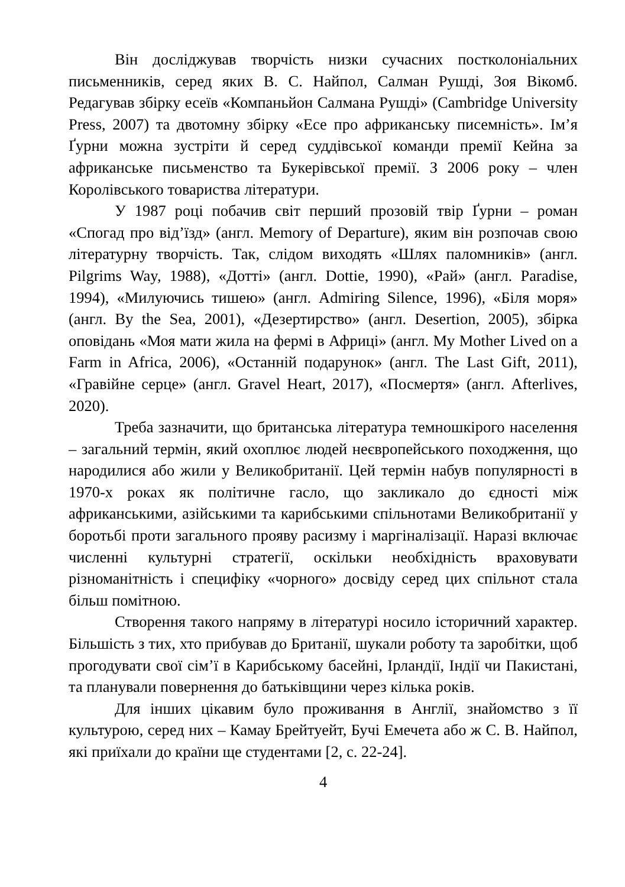Він досліджував творчість низки сучасних постколоніальних письменників, серед яких В. С. Найпол, Салман Рушді, Зоя Вікомб. Редагував збірку есеїв «Компаньйон Салмана Рушді» (Cambridge University Press, 2007) та двотомну збірку «Есе про африканську писемність». Ім’я Ґурни можна зустріти й серед суддівської команди премії Кейна за африканське письменство та Букерівської премії. З 2006 року – член Королівського товариства літератури.
У 1987 році побачив світ перший прозовій твір Ґурни – роман «Спогад про від’їзд» (англ. Memory of Departure), яким він розпочав свою літературну творчість. Так, слідом виходять «Шлях паломників» (англ. Pilgrims Way, 1988), «Дотті» (англ. Dottie, 1990), «Рай» (англ. Paradise, 1994), «Милуючись тишею» (англ. Admiring Silence, 1996), «Біля моря» (англ. By the Sea, 2001), «Дезертирство» (англ. Desertion, 2005), збірка оповідань «Моя мати жила на фермі в Африці» (англ. My Mother Lived on a Farm in Africa, 2006), «Останній подарунок» (англ. The Last Gift, 2011), «Гравійне серце» (англ. Gravel Heart, 2017), «Посмертя» (англ. Afterlives, 2020).
Треба зазначити, що британська література темношкірого населення – загальний термін, який охоплює людей неєвропейського походження, що народилися або жили у Великобританії. Цей термін набув популярності в 1970-х роках як політичне гасло, що закликало до єдності між африканськими, азійськими та карибськими спільнотами Великобританії у боротьбі проти загального прояву расизму і маргіналізації. Наразі включає численні культурні стратегії, оскільки необхідність враховувати різноманітність і специфіку «чорного» досвіду серед цих спільнот стала більш помітною.
Створення такого напряму в літературі носило історичний характер. Більшість з тих, хто прибував до Британії, шукали роботу та заробітки, щоб прогодувати свої сім’ї в Карибському басейні, Ірландії, Індії чи Пакистані, та планували повернення до батьківщини через кілька років.
Для інших цікавим було проживання в Англії, знайомство з її культурою, серед них – Камау Брейтуейт, Бучі Емечета або ж С. В. Найпол, які приїхали до країни ще студентами [2, с. 22-24].
4